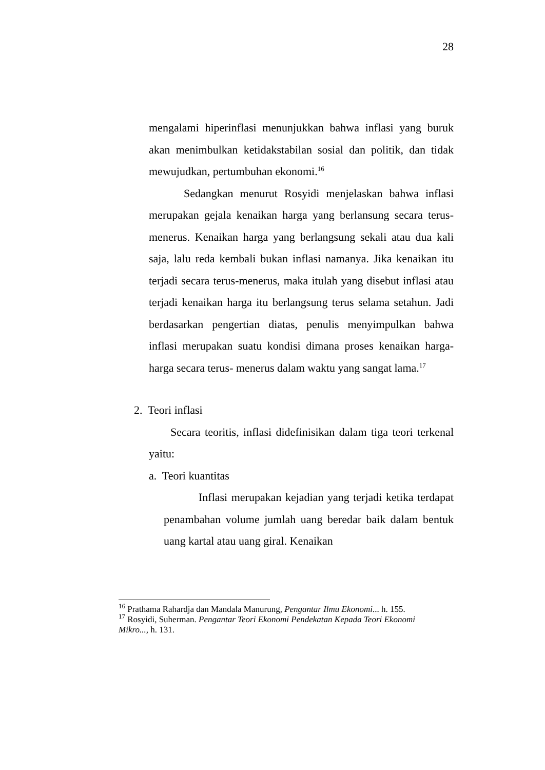28
mengalami hiperinflasi menunjukkan bahwa inflasi yang buruk akan menimbulkan ketidakstabilan sosial dan politik, dan tidak mewujudkan, pertumbuhan ekonomi.<sup>16</sup>
Sedangkan menurut Rosyidi menjelaskan bahwa inflasi merupakan gejala kenaikan harga yang berlansung secara terus-menerus. Kenaikan harga yang berlangsung sekali atau dua kali saja, lalu reda kembali bukan inflasi namanya. Jika kenaikan itu terjadi secara terus-menerus, maka itulah yang disebut inflasi atau terjadi kenaikan harga itu berlangsung terus selama setahun. Jadi berdasarkan pengertian diatas, penulis menyimpulkan bahwa inflasi merupakan suatu kondisi dimana proses kenaikan harga-harga secara terus- menerus dalam waktu yang sangat lama.<sup>17</sup>
2. Teori inflasi
Secara teoritis, inflasi didefinisikan dalam tiga teori terkenal yaitu:
a. Teori kuantitas
Inflasi merupakan kejadian yang terjadi ketika terdapat penambahan volume jumlah uang beredar baik dalam bentuk uang kartal atau uang giral. Kenaikan
<sup>16</sup> Prathama Rahardja dan Mandala Manurung, Pengantar Ilmu Ekonomi... h. 155.
<sup>17</sup> Rosyidi, Suherman. Pengantar Teori Ekonomi Pendekatan Kepada Teori Ekonomi Mikro..., h. 131.